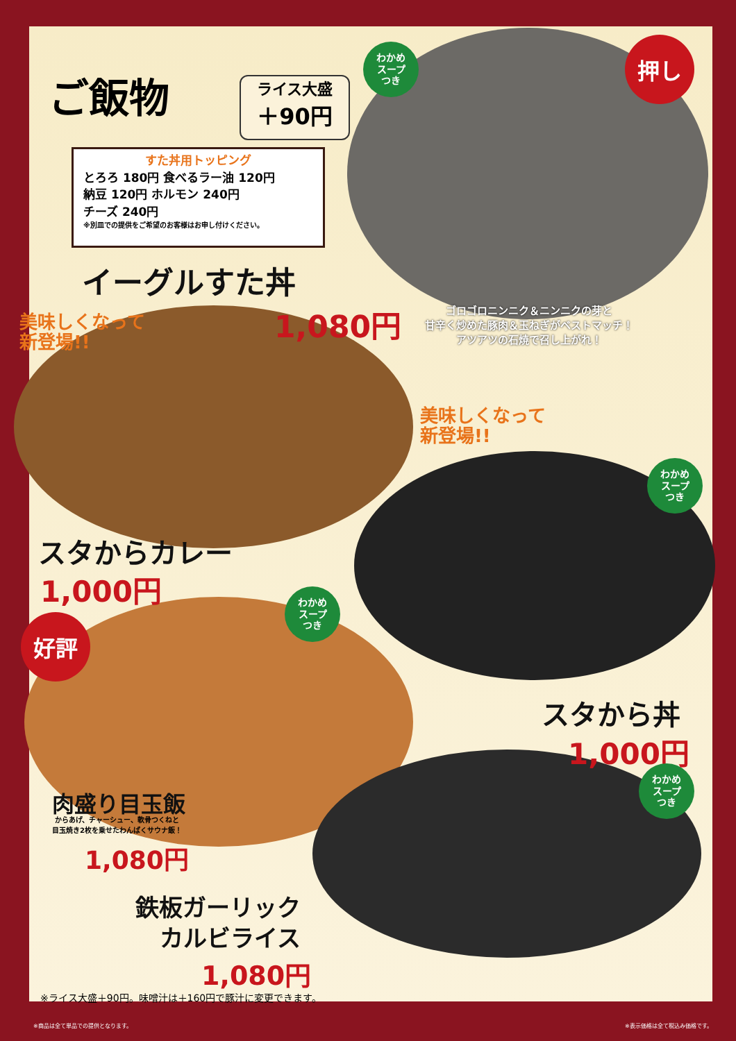ご飯物
ライス大盛
＋90円
すた丼用トッピング
とろろ 180円 食べるラー油 120円
納豆 120円 ホルモン 240円
チーズ 240円
※別皿での提供をご希望のお客様はお申し付けください。
わかめ
スープ
つき
押し
イーグルすた丼
1,080円
ゴロゴロニンニク＆ニンニクの芽と
甘辛く炒めた豚肉＆玉ねぎがベストマッチ！
アツアツの石焼で召し上がれ！
美味しくなって
新登場!!
スタからカレー
1,000円
美味しくなって
新登場!!
わかめ
スープ
つき
スタから丼
1,000円
わかめ
スープ
つき
好評
肉盛り目玉飯
からあげ、チャーシュー、軟骨つくねと
目玉焼き2枚を乗せたわんぱくサウナ飯！
1,080円
わかめ
スープ
つき
鉄板ガーリック
カルビライス
1,080円
※ライス大盛＋90円。味噌汁は＋160円で豚汁に変更できます。
※商品は全て単品での提供となります。 ※表示価格は全て税込み価格です。